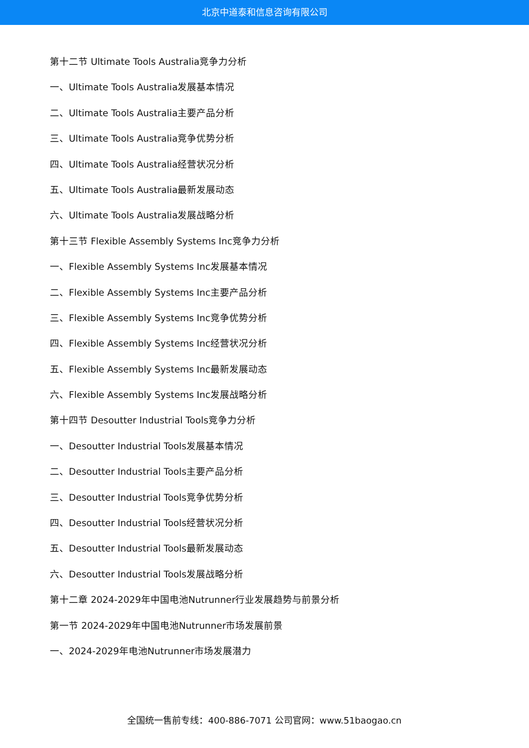北京中道泰和信息咨询有限公司
第十二节 Ultimate Tools Australia竞争力分析
一、Ultimate Tools Australia发展基本情况
二、Ultimate Tools Australia主要产品分析
三、Ultimate Tools Australia竞争优势分析
四、Ultimate Tools Australia经营状况分析
五、Ultimate Tools Australia最新发展动态
六、Ultimate Tools Australia发展战略分析
第十三节 Flexible Assembly Systems Inc竞争力分析
一、Flexible Assembly Systems Inc发展基本情况
二、Flexible Assembly Systems Inc主要产品分析
三、Flexible Assembly Systems Inc竞争优势分析
四、Flexible Assembly Systems Inc经营状况分析
五、Flexible Assembly Systems Inc最新发展动态
六、Flexible Assembly Systems Inc发展战略分析
第十四节 Desoutter Industrial Tools竞争力分析
一、Desoutter Industrial Tools发展基本情况
二、Desoutter Industrial Tools主要产品分析
三、Desoutter Industrial Tools竞争优势分析
四、Desoutter Industrial Tools经营状况分析
五、Desoutter Industrial Tools最新发展动态
六、Desoutter Industrial Tools发展战略分析
第十二章 2024-2029年中国电池Nutrunner行业发展趋势与前景分析
第一节 2024-2029年中国电池Nutrunner市场发展前景
一、2024-2029年电池Nutrunner市场发展潜力
全国统一售前专线：400-886-7071 公司官网：www.51baogao.cn